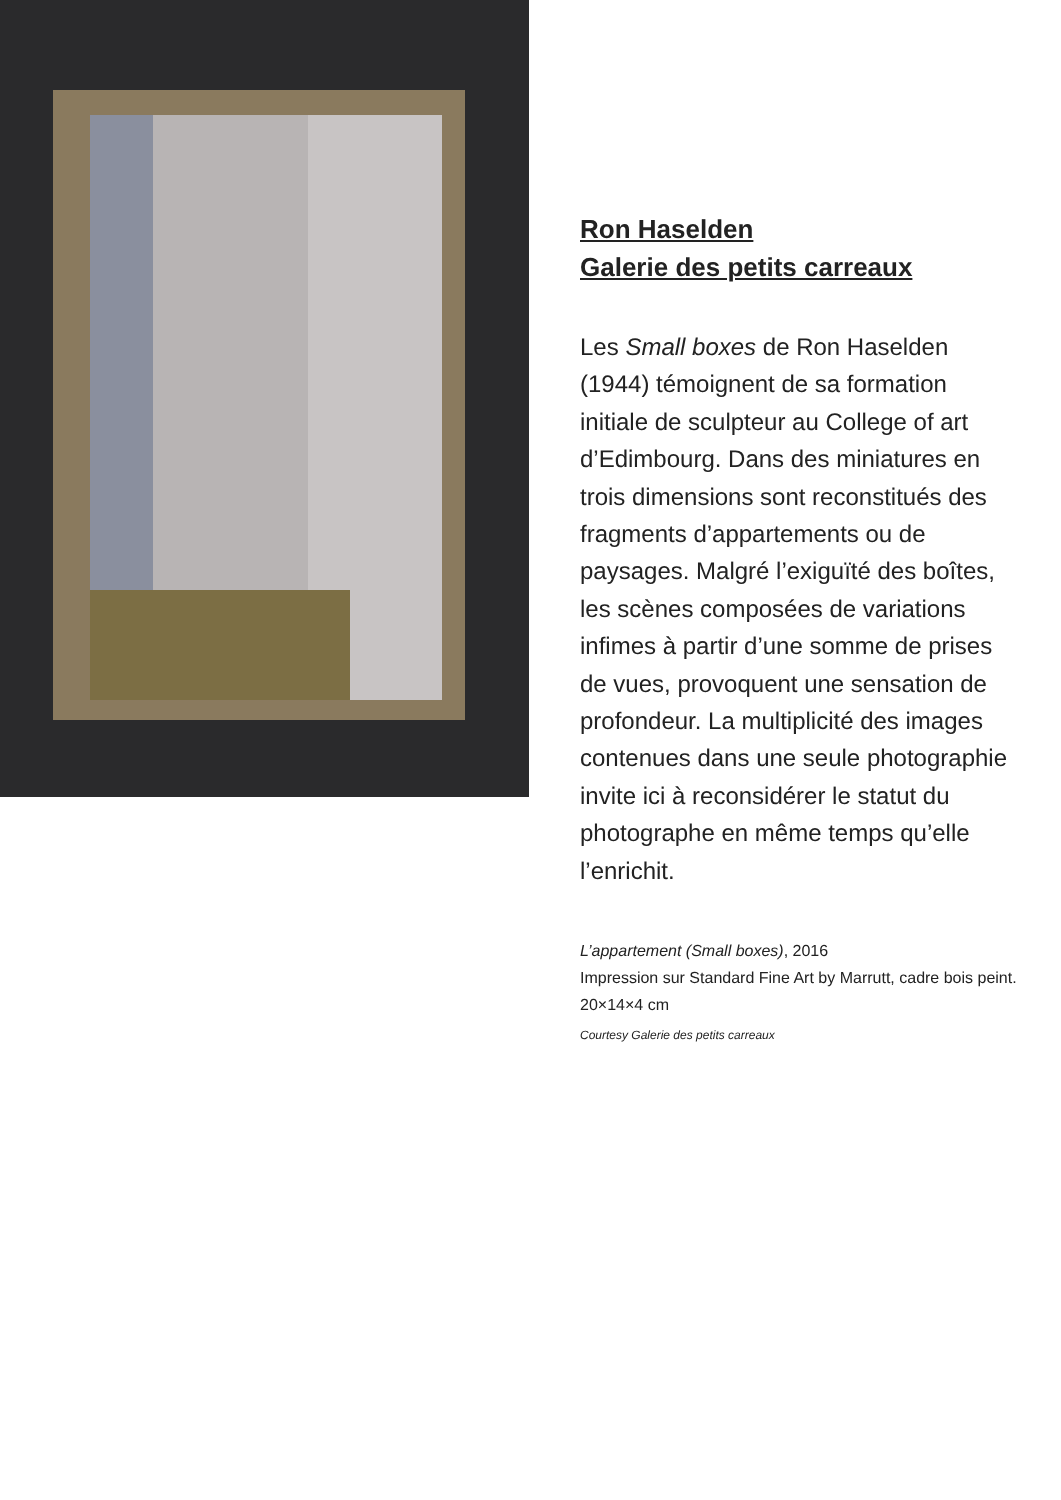Ron Haselden
Galerie des petits carreaux
Les Small boxes de Ron Haselden (1944) témoignent de sa formation initiale de sculpteur au College of art d’Edimbourg. Dans des miniatures en trois dimensions sont reconstitués des fragments d’appartements ou de paysages. Malgré l’exiguïté des boîtes, les scènes composées de variations infimes à partir d’une somme de prises de vues, provoquent une sensation de profondeur. La multiplicité des images contenues dans une seule photographie invite ici à reconsidérer le statut du photographe en même temps qu’elle l’enrichit.
L’appartement (Small boxes), 2016
Impression sur Standard Fine Art by Marrutt, cadre bois peint.
20×14×4 cm
Courtesy Galerie des petits carreaux